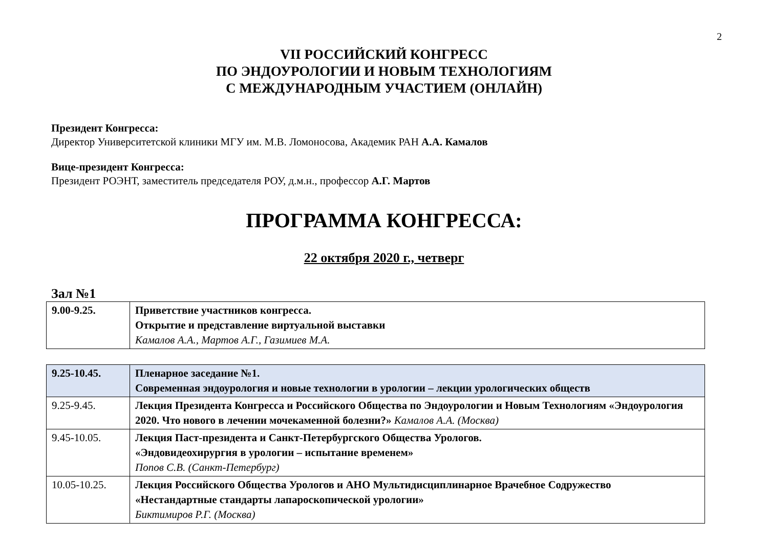2
VII РОССИЙСКИЙ КОНГРЕСС
ПО ЭНДОУРОЛОГИИ И НОВЫМ ТЕХНОЛОГИЯМ
С МЕЖДУНАРОДНЫМ УЧАСТИЕМ (ОНЛАЙН)
Президент Конгресса:
Директор Университетской клиники МГУ им. М.В. Ломоносова, Академик РАН А.А. Камалов
Вице-президент Конгресса:
Президент РОЭНТ, заместитель председателя РОУ, д.м.н., профессор А.Г. Мартов
ПРОГРАММА КОНГРЕССА:
22 октября 2020 г., четверг
Зал №1
| 9.00-9.25. | Приветствие участников конгресса. Открытие и представление виртуальной выставки Камалов А.А., Мартов А.Г., Газимиев М.А. |
| 9.25-10.45. | Пленарное заседание №1. Современная эндоурология и новые технологии в урологии – лекции урологических обществ |
| 9.25-9.45. | Лекция Президента Конгресса и Российского Общества по Эндоурологии и Новым Технологиям «Эндоурология 2020. Что нового в лечении мочекаменной болезни?» Камалов А.А. (Москва) |
| 9.45-10.05. | Лекция Паст-президента и Санкт-Петербургского Общества Урологов. «Эндовидеохирургия в урологии – испытание временем» Попов С.В. (Санкт-Петербург) |
| 10.05-10.25. | Лекция Российского Общества Урологов и АНО Мультидисциплинарное Врачебное Содружество «Нестандартные стандарты лапароскопической урологии» Биктимиров Р.Г. (Москва) |